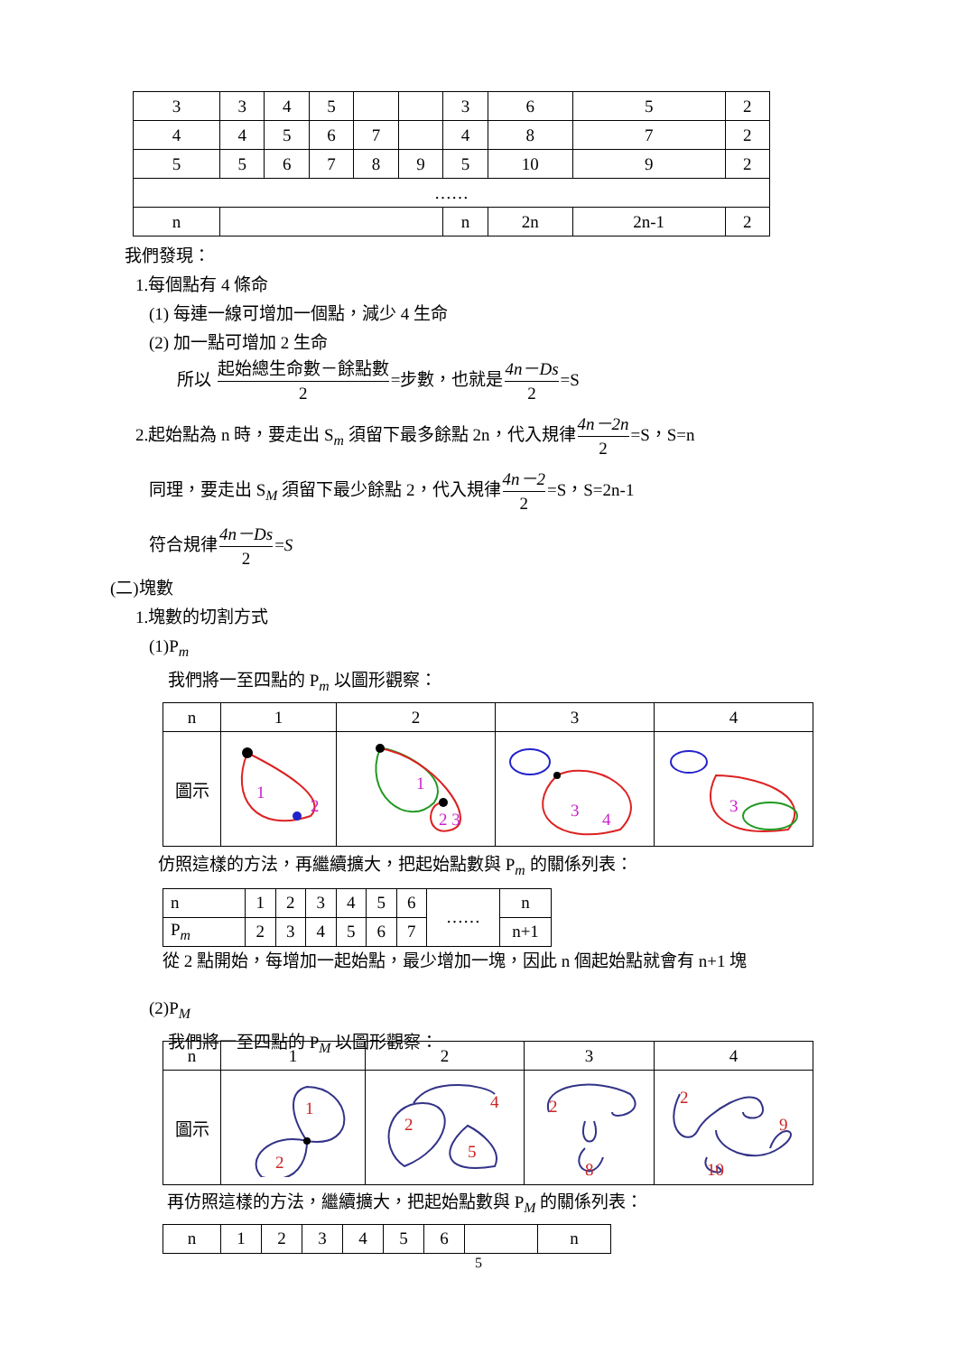| 3 | 3 | 4 | 5 | | | 3 | 6 | 5 | 2 |
| 4 | 4 | 5 | 6 | 7 | | 4 | 8 | 7 | 2 |
| 5 | 5 | 6 | 7 | 8 | 9 | 5 | 10 | 9 | 2 |
| …… | | | | | | | | | |
| n | | | | | | n | 2n | 2n-1 | 2 |
我們發現：
1.每個點有 4 條命
(1) 每連一線可增加一個點，減少 4 生命
(2) 加一點可增加 2 生命
所以 起始總生命數－餘點數 2=步數，也就是4n－Ds 2=S
2.起始點為 n 時，要走出 S<sub>m</sub> 須留下最多餘點 2n，代入規律4n－2n 2=S，S=n
同理，要走出 S<sub>M</sub> 須留下最少餘點 2，代入規律4n－2 2=S，S=2n-1
符合規律4n－Ds 2=S
(二)塊數
1.塊數的切割方式
(1)P<sub>m</sub>
我們將一至四點的 P<sub>m</sub> 以圖形觀察：
| n | 1 | 2 | 3 | 4 |
| 圖示 | 1 2 | 1 2 3 | 3 4 | 3 |
仿照這樣的方法，再繼續擴大，把起始點數與 P<sub>m</sub> 的關係列表：
| n | 1 | 2 | 3 | 4 | 5 | 6 | …… | n |
| P<sub>m</sub> | 2 | 3 | 4 | 5 | 6 | 7 | | n+1 |
從 2 點開始，每增加一起始點，最少增加一塊，因此 n 個起始點就會有 n+1 塊
(2)P<sub>M</sub>
我們將一至四點的 P<sub>M</sub> 以圖形觀察：
| n | 1 | 2 | 3 | 4 |
| 圖示 | 1 2 | 2 5 4 | 2 8 | 2 9 10 |
再仿照這樣的方法，繼續擴大，把起始點數與 P<sub>M</sub> 的關係列表：
| n | 1 | 2 | 3 | 4 | 5 | 6 | | n |
5